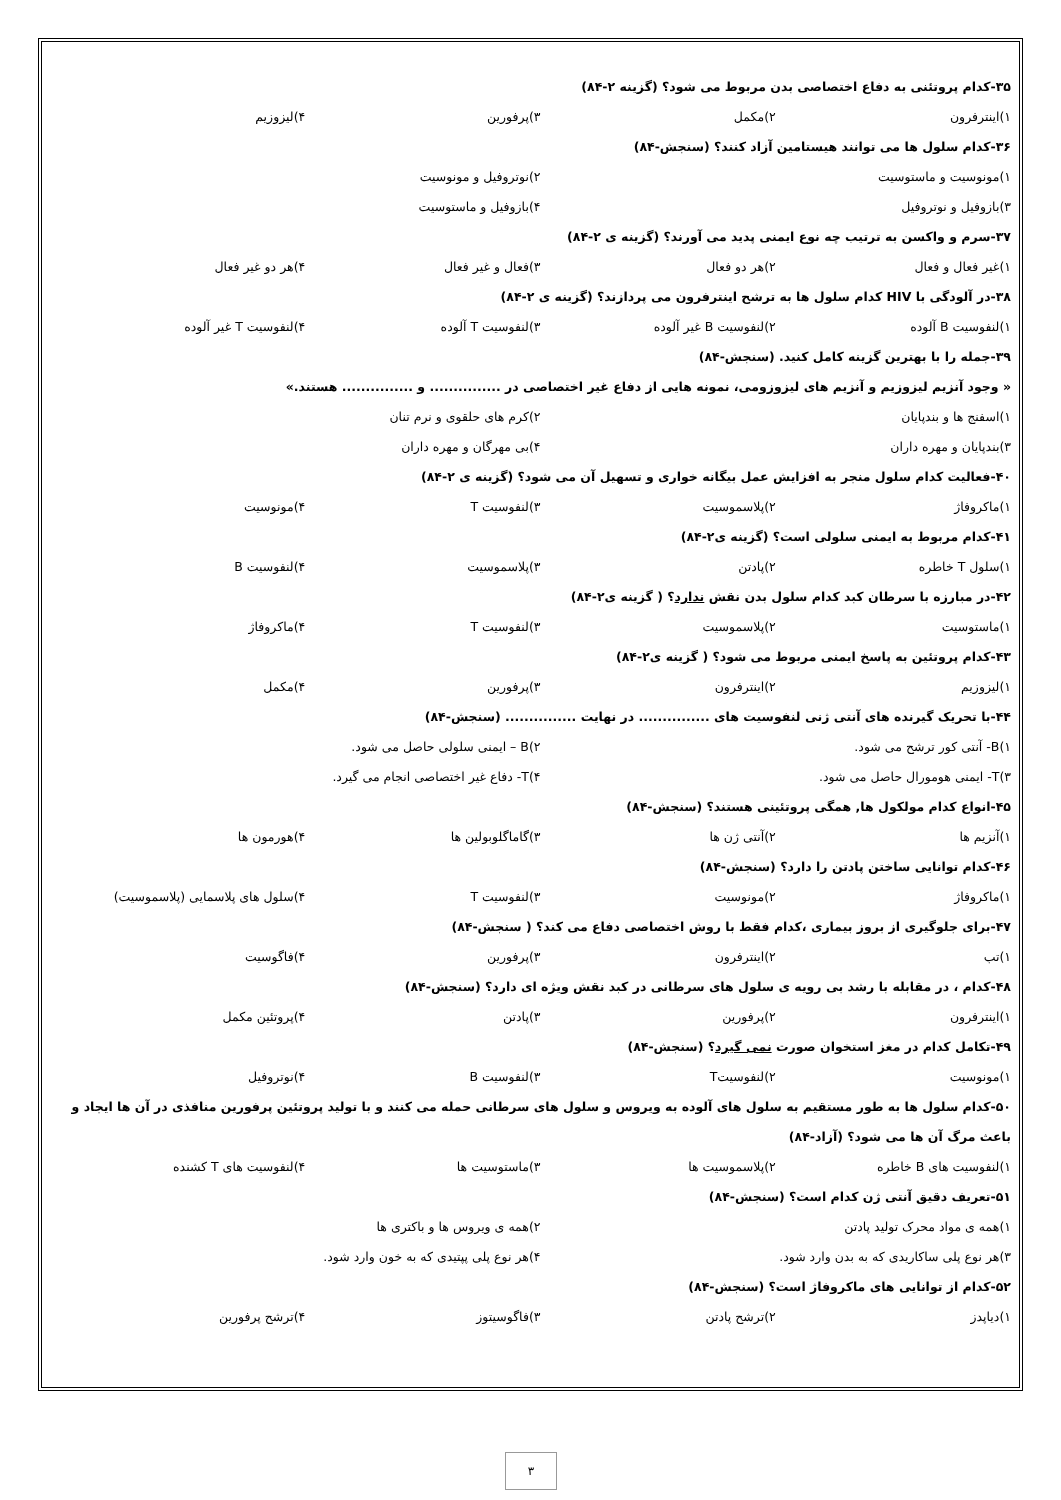۳۵-کدام پروتئنی به دفاع اختصاصی بدن مربوط می شود؟ (گزینه ۲-۸۴)
۱)اینترفرون ۲)مکمل ۳)پرفورین ۴)لیزوزیم
۳۶-کدام سلول ها می توانند هیستامین آزاد کنند؟ (سنجش-۸۴)
۱)مونوسیت و ماستوسیت ۲)نوتروفیل و مونوسیت
۳)بازوفیل و نوتروفیل ۴)بازوفیل و ماستوسیت
۳۷-سرم و واکسن به ترتیب چه نوع ایمنی پدید می آورند؟ (گزینه ی ۲-۸۴)
۱)غیر فعال و فعال ۲)هر دو فعال ۳)فعال و غیر فعال ۴)هر دو غیر فعال
۳۸-در آلودگی با HIV کدام سلول ها به ترشح اینترفرون می پردازند؟ (گزینه ی ۲-۸۴)
۱)لنفوسیت B آلوده ۲)لنفوسیت B غیر آلوده ۳)لنفوسیت T آلوده ۴)لنفوسیت T غیر آلوده
۳۹-جمله را با بهترین گزینه کامل کنید. (سنجش-۸۴)
« وجود آنزیم لیزوزیم و آنزیم های لیزوزومی، نمونه هایی از دفاع غیر اختصاصی در ............... و ............... هستند.»
۱)اسفنج ها و بندپایان ۲)کرم های حلقوی و نرم تنان
۳)بندپایان و مهره داران ۴)بی مهرگان و مهره داران
۴۰-فعالیت کدام سلول منجر به افزایش عمل بیگانه خواری و تسهیل آن می شود؟ (گزینه ی ۲-۸۴)
۱)ماکروفاژ ۲)پلاسموسیت ۳)لنفوسیت T ۴)مونوسیت
۴۱-کدام مربوط به ایمنی سلولی است؟ (گزینه ی۲-۸۴)
۱)سلول T خاطره ۲)پادتن ۳)پلاسموسیت ۴)لنفوسیت B
۴۲-در مبارزه با سرطان کبد کدام سلول بدن نقش ندارد؟ ( گزینه ی۲-۸۴)
۱)ماستوسیت ۲)پلاسموسیت ۳)لنفوسیت T ۴)ماکروفاژ
۴۳-کدام پروتئین به پاسخ ایمنی مربوط می شود؟ ( گزینه ی۲-۸۴)
۱)لیزوزیم ۲)اینترفرون ۳)پرفورین ۴)مکمل
۴۴-با تحریک گیرنده های آنتی ژنی لنفوسیت های ............... در نهایت ............... (سنجش-۸۴)
۱)B- آنتی کور ترشح می شود. ۲)B – ایمنی سلولی حاصل می شود.
۳)T- ایمنی هومورال حاصل می شود. ۴)T- دفاع غیر اختصاصی انجام می گیرد.
۴۵-انواع کدام مولکول ها, همگی پروتئینی هستند؟ (سنجش-۸۴)
۱)آنزیم ها ۲)آنتی ژن ها ۳)گاماگلوبولین ها ۴)هورمون ها
۴۶-کدام توانایی ساختن پادتن را دارد؟ (سنجش-۸۴)
۱)ماکروفاژ ۲)مونوسیت ۳)لنفوسیت T ۴)سلول های پلاسمایی (پلاسموسیت)
۴۷-برای جلوگیری از بروز بیماری ،کدام فقط با روش اختصاصی دفاع می کند؟ ( سنجش-۸۴)
۱)تب ۲)اینترفرون ۳)پرفورین ۴)فاگوسیت
۴۸-کدام ، در مقابله با رشد بی رویه ی سلول های سرطانی در کبد نقش ویژه ای دارد؟ (سنجش-۸۴)
۱)اینترفرون ۲)پرفورین ۳)پادتن ۴)پروتئین مکمل
۴۹-تکامل کدام در مغز استخوان صورت نمی گیرد؟ (سنجش-۸۴)
۱)مونوسیت ۲)لنفوسیتT ۳)لنفوسیت B ۴)نوتروفیل
۵۰-کدام سلول ها به طور مستقیم به سلول های آلوده به ویروس و سلول های سرطانی حمله می کنند و با تولید پروتئین پرفورین منافذی در آن ها ایجاد و باعث مرگ آن ها می شود؟ (آزاد-۸۴)
۱)لنفوسیت های B خاطره ۲)پلاسموسیت ها ۳)ماستوسیت ها ۴)لنفوسیت های T کشنده
۵۱-تعریف دقیق آنتی ژن کدام است؟ (سنجش-۸۴)
۱)همه ی مواد محرک تولید پادتن ۲)همه ی ویروس ها و باکتری ها
۳)هر نوع پلی ساکاریدی که به بدن وارد شود. ۴)هر نوع پلی پپتیدی که به خون وارد شود.
۵۲-کدام از توانایی های ماکروفاژ است؟ (سنجش-۸۴)
۱)دیاپدز ۲)ترشح پادتن ۳)فاگوسیتوز ۴)ترشح پرفورین
۳